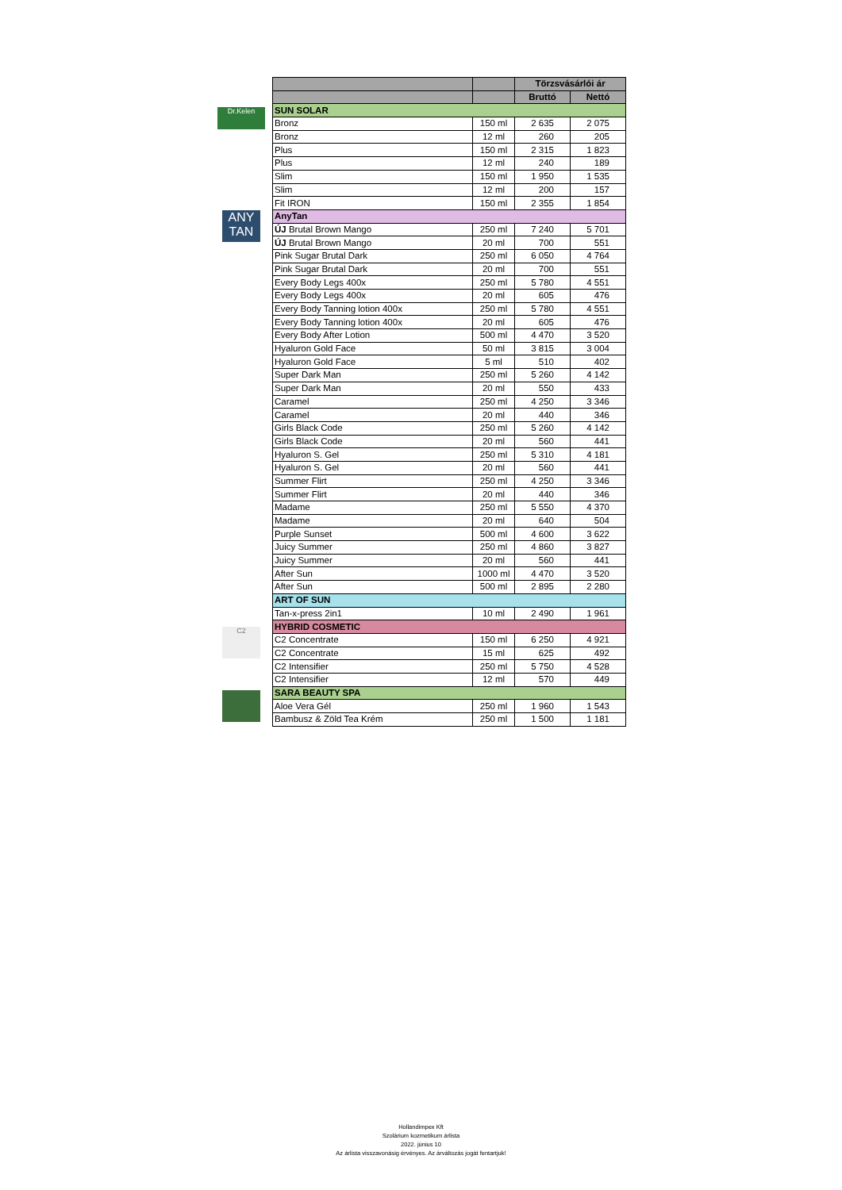Dr.Kelen
ANY TAN
C2
| | | Törzsvásárlói ár | |
| --- | --- | --- | --- |
| | | Bruttó | Nettó |
| SUN SOLAR | | | |
| Bronz | 150 ml | 2 635 | 2 075 |
| Bronz | 12 ml | 260 | 205 |
| Plus | 150 ml | 2 315 | 1 823 |
| Plus | 12 ml | 240 | 189 |
| Slim | 150 ml | 1 950 | 1 535 |
| Slim | 12 ml | 200 | 157 |
| Fit IRON | 150 ml | 2 355 | 1 854 |
| AnyTan | | | |
| ÚJ Brutal Brown Mango | 250 ml | 7 240 | 5 701 |
| ÚJ Brutal Brown Mango | 20 ml | 700 | 551 |
| Pink Sugar Brutal Dark | 250 ml | 6 050 | 4 764 |
| Pink Sugar Brutal Dark | 20 ml | 700 | 551 |
| Every Body Legs 400x | 250 ml | 5 780 | 4 551 |
| Every Body Legs 400x | 20 ml | 605 | 476 |
| Every Body Tanning lotion 400x | 250 ml | 5 780 | 4 551 |
| Every Body Tanning lotion 400x | 20 ml | 605 | 476 |
| Every Body After Lotion | 500 ml | 4 470 | 3 520 |
| Hyaluron Gold Face | 50 ml | 3 815 | 3 004 |
| Hyaluron Gold Face | 5 ml | 510 | 402 |
| Super Dark Man | 250 ml | 5 260 | 4 142 |
| Super Dark Man | 20 ml | 550 | 433 |
| Caramel | 250 ml | 4 250 | 3 346 |
| Caramel | 20 ml | 440 | 346 |
| Girls Black Code | 250 ml | 5 260 | 4 142 |
| Girls Black Code | 20 ml | 560 | 441 |
| Hyaluron S. Gel | 250 ml | 5 310 | 4 181 |
| Hyaluron S. Gel | 20 ml | 560 | 441 |
| Summer Flirt | 250 ml | 4 250 | 3 346 |
| Summer Flirt | 20 ml | 440 | 346 |
| Madame | 250 ml | 5 550 | 4 370 |
| Madame | 20 ml | 640 | 504 |
| Purple Sunset | 500 ml | 4 600 | 3 622 |
| Juicy Summer | 250 ml | 4 860 | 3 827 |
| Juicy Summer | 20 ml | 560 | 441 |
| After Sun | 1000 ml | 4 470 | 3 520 |
| After Sun | 500 ml | 2 895 | 2 280 |
| ART OF SUN | | | |
| Tan-x-press 2in1 | 10 ml | 2 490 | 1 961 |
| HYBRID COSMETIC | | | |
| C2 Concentrate | 150 ml | 6 250 | 4 921 |
| C2 Concentrate | 15 ml | 625 | 492 |
| C2 Intensifier | 250 ml | 5 750 | 4 528 |
| C2 Intensifier | 12 ml | 570 | 449 |
| SARA BEAUTY SPA | | | |
| Aloe Vera Gél | 250 ml | 1 960 | 1 543 |
| Bambusz & Zöld Tea Krém | 250 ml | 1 500 | 1 181 |
Hollandimpex Kft
Szolárium kozmetikum árlista
2022. június 10
Az árlista visszavonásig érvényes. Az árváltozás jogát fentartjuk!